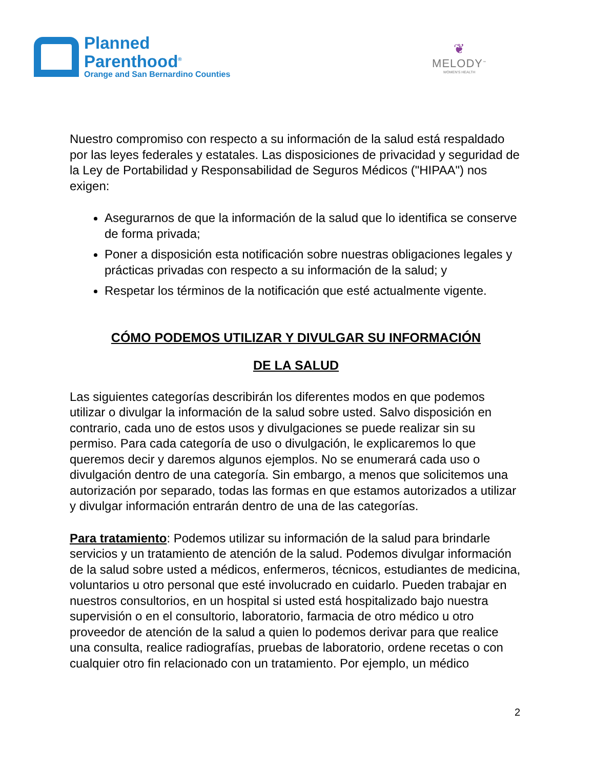Planned
Parenthood<sup>®</sup>
Orange and San Bernardino Counties
❦
MELODY<sup>™</sup>
WOMEN'S HEALTH
Nuestro compromiso con respecto a su información de la salud está respaldado por las leyes federales y estatales. Las disposiciones de privacidad y seguridad de la Ley de Portabilidad y Responsabilidad de Seguros Médicos ("HIPAA") nos exigen:
Asegurarnos de que la información de la salud que lo identifica se conserve de forma privada;
Poner a disposición esta notificación sobre nuestras obligaciones legales y prácticas privadas con respecto a su información de la salud; y
Respetar los términos de la notificación que esté actualmente vigente.
CÓMO PODEMOS UTILIZAR Y DIVULGAR SU INFORMACIÓN
DE LA SALUD
Las siguientes categorías describirán los diferentes modos en que podemos utilizar o divulgar la información de la salud sobre usted. Salvo disposición en contrario, cada uno de estos usos y divulgaciones se puede realizar sin su permiso. Para cada categoría de uso o divulgación, le explicaremos lo que queremos decir y daremos algunos ejemplos. No se enumerará cada uso o divulgación dentro de una categoría. Sin embargo, a menos que solicitemos una autorización por separado, todas las formas en que estamos autorizados a utilizar y divulgar información entrarán dentro de una de las categorías.
Para tratamiento: Podemos utilizar su información de la salud para brindarle servicios y un tratamiento de atención de la salud. Podemos divulgar información de la salud sobre usted a médicos, enfermeros, técnicos, estudiantes de medicina, voluntarios u otro personal que esté involucrado en cuidarlo. Pueden trabajar en nuestros consultorios, en un hospital si usted está hospitalizado bajo nuestra supervisión o en el consultorio, laboratorio, farmacia de otro médico u otro proveedor de atención de la salud a quien lo podemos derivar para que realice una consulta, realice radiografías, pruebas de laboratorio, ordene recetas o con cualquier otro fin relacionado con un tratamiento. Por ejemplo, un médico
2